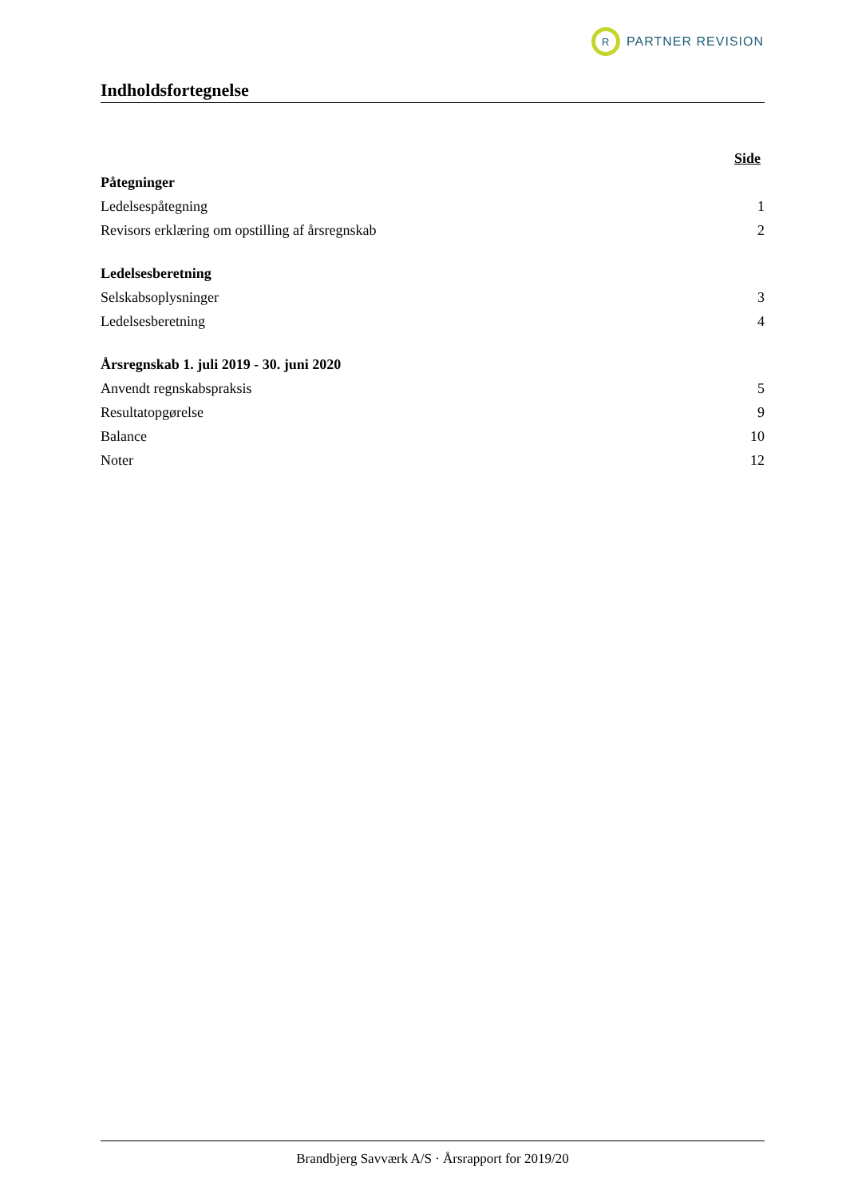R
PARTNER REVISION
Indholdsfortegnelse
| | Side |
| Påtegninger | |
| Ledelsespåtegning | 1 |
| Revisors erklæring om opstilling af årsregnskab | 2 |
| Ledelsesberetning | |
| Selskabsoplysninger | 3 |
| Ledelsesberetning | 4 |
| Årsregnskab 1. juli 2019 - 30. juni 2020 | |
| Anvendt regnskabspraksis | 5 |
| Resultatopgørelse | 9 |
| Balance | 10 |
| Noter | 12 |
Brandbjerg Savværk A/S · Årsrapport for 2019/20